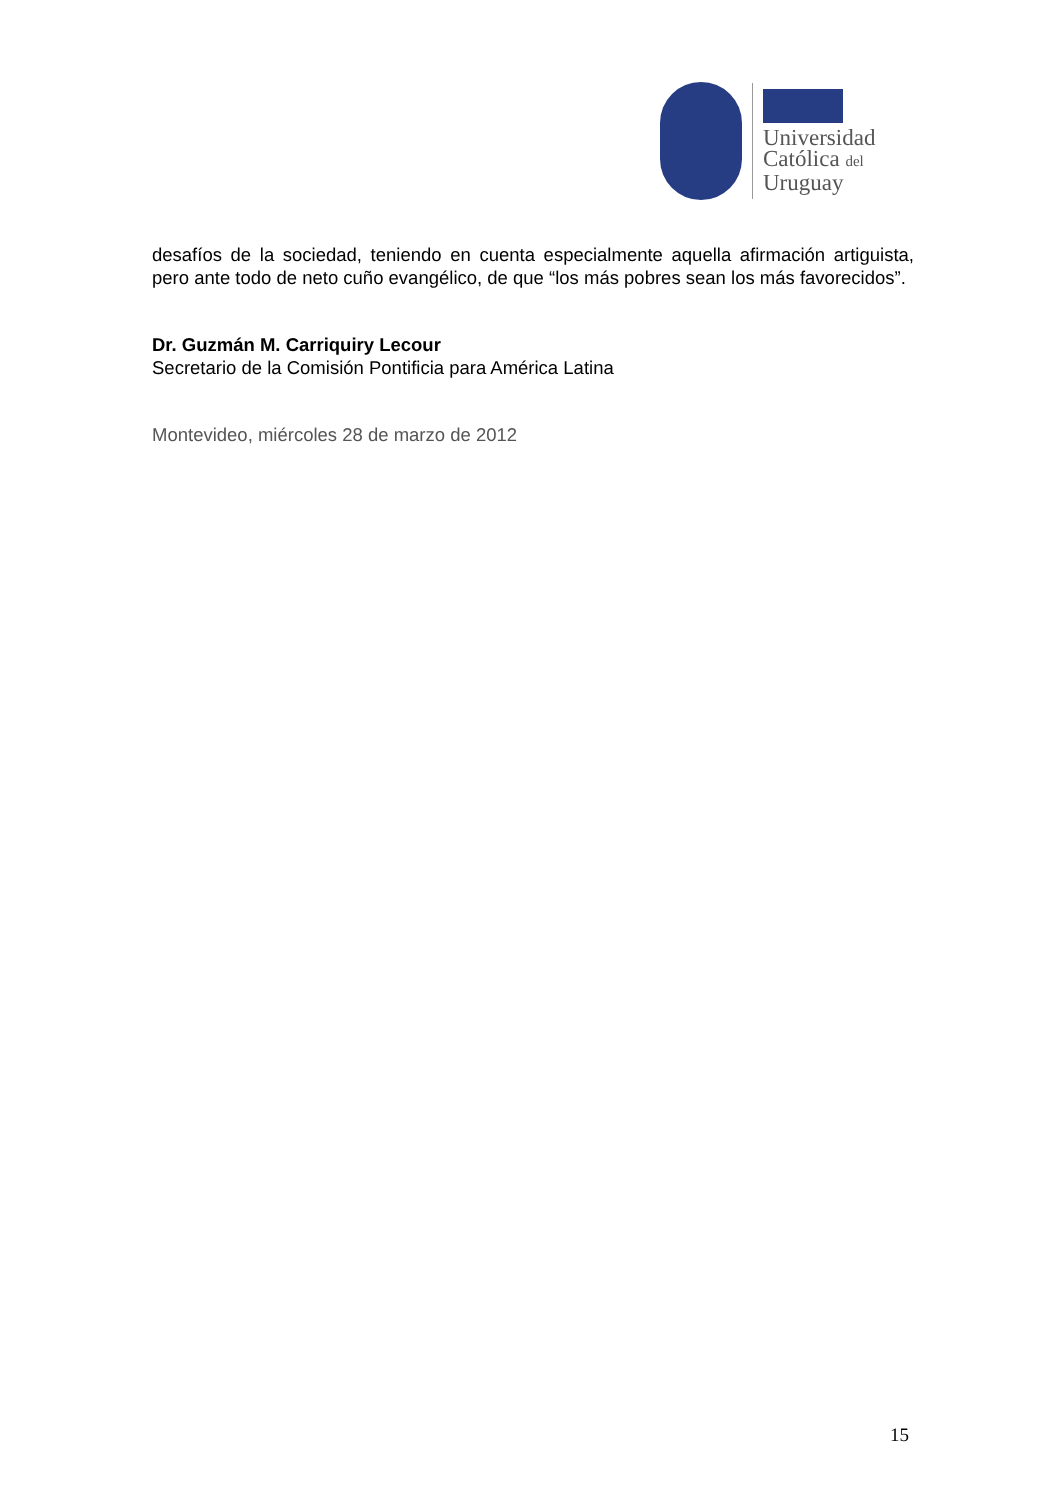Universidad
Católica del
Uruguay
desafíos de la sociedad, teniendo en cuenta especialmente aquella afirmación artiguista, pero ante todo de neto cuño evangélico, de que “los más pobres sean los más favorecidos”.
Dr. Guzmán M. Carriquiry Lecour
Secretario de la Comisión Pontificia para América Latina
Montevideo, miércoles 28 de marzo de 2012
15